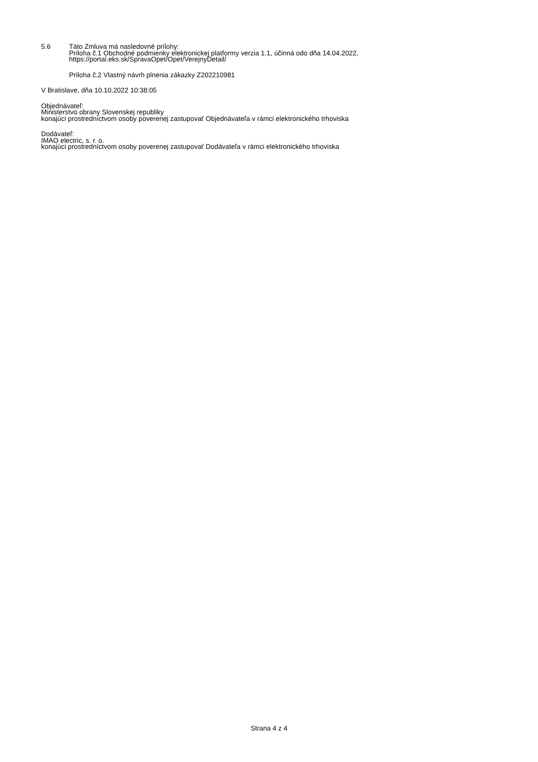5.6 Táto Zmluva má nasledovné prílohy:
Príloha č.1 Obchodné podmienky elektronickej platformy verzia 1.1, účinná odo dňa 14.04.2022,
https://portal.eks.sk/SpravaOpet/Opet/VerejnyDetail/
Príloha č.2 Vlastný návrh plnenia zákazky Z202210981
V Bratislave, dňa 10.10.2022 10:38:05
Objednávateľ:
Ministerstvo obrany Slovenskej republiky
konajúci prostredníctvom osoby poverenej zastupovať Objednávateľa v rámci elektronického trhoviska
Dodávateľ:
IMAO electric, s. r. o.
konajúci prostredníctvom osoby poverenej zastupovať Dodávateľa v rámci elektronického trhoviska
Strana 4 z 4